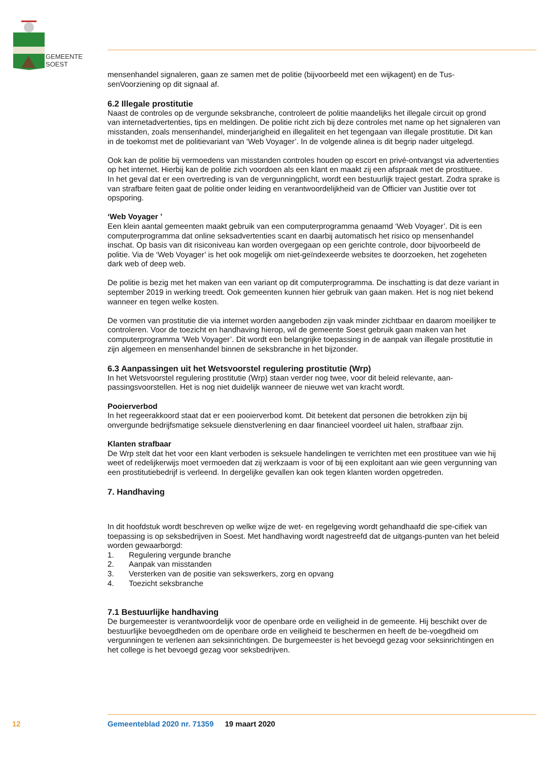GEMEENTE
SOEST
mensenhandel signaleren, gaan ze samen met de politie (bijvoorbeeld met een wijkagent) en de Tus-senVoorziening op dit signaal af.
6.2 Illegale prostitutie
Naast de controles op de vergunde seksbranche, controleert de politie maandelijks het illegale circuit op grond van internetadvertenties, tips en meldingen. De politie richt zich bij deze controles met name op het signaleren van misstanden, zoals mensenhandel, minderjarigheid en illegaliteit en het tegengaan van illegale prostitutie. Dit kan in de toekomst met de politievariant van ‘Web Voyager’. In de volgende alinea is dit begrip nader uitgelegd.
Ook kan de politie bij vermoedens van misstanden controles houden op escort en privé-ontvangst via advertenties op het internet. Hierbij kan de politie zich voordoen als een klant en maakt zij een afspraak met de prostituee.
In het geval dat er een overtreding is van de vergunningplicht, wordt een bestuurlijk traject gestart. Zodra sprake is van strafbare feiten gaat de politie onder leiding en verantwoordelijkheid van de Officier van Justitie over tot opsporing.
‘Web Voyager ’
Een klein aantal gemeenten maakt gebruik van een computerprogramma genaamd ‘Web Voyager’. Dit is een computerprogramma dat online seksadvertenties scant en daarbij automatisch het risico op mensenhandel inschat. Op basis van dit risiconiveau kan worden overgegaan op een gerichte controle, door bijvoorbeeld de politie. Via de ‘Web Voyager’ is het ook mogelijk om niet-geïndexeerde websites te doorzoeken, het zogeheten dark web of deep web.
De politie is bezig met het maken van een variant op dit computerprogramma. De inschatting is dat deze variant in september 2019 in werking treedt. Ook gemeenten kunnen hier gebruik van gaan maken. Het is nog niet bekend wanneer en tegen welke kosten.
De vormen van prostitutie die via internet worden aangeboden zijn vaak minder zichtbaar en daarom moeilijker te controleren. Voor de toezicht en handhaving hierop, wil de gemeente Soest gebruik gaan maken van het computerprogramma ‘Web Voyager’. Dit wordt een belangrijke toepassing in de aanpak van illegale prostitutie in zijn algemeen en mensenhandel binnen de seksbranche in het bijzonder.
6.3 Aanpassingen uit het Wetsvoorstel regulering prostitutie (Wrp)
In het Wetsvoorstel regulering prostitutie (Wrp) staan verder nog twee, voor dit beleid relevante, aan-passingsvoorstellen. Het is nog niet duidelijk wanneer de nieuwe wet van kracht wordt.
Pooierverbod
In het regeerakkoord staat dat er een pooierverbod komt. Dit betekent dat personen die betrokken zijn bij onvergunde bedrijfsmatige seksuele dienstverlening en daar financieel voordeel uit halen, strafbaar zijn.
Klanten strafbaar
De Wrp stelt dat het voor een klant verboden is seksuele handelingen te verrichten met een prostituee van wie hij weet of redelijkerwijs moet vermoeden dat zij werkzaam is voor of bij een exploitant aan wie geen vergunning van een prostitutiebedrijf is verleend. In dergelijke gevallen kan ook tegen klanten worden opgetreden.
7. Handhaving
In dit hoofdstuk wordt beschreven op welke wijze de wet- en regelgeving wordt gehandhaafd die spe-cifiek van toepassing is op seksbedrijven in Soest. Met handhaving wordt nagestreefd dat de uitgangs-punten van het beleid worden gewaarborgd:
1. Regulering vergunde branche
2. Aanpak van misstanden
3. Versterken van de positie van sekswerkers, zorg en opvang
4. Toezicht seksbranche
7.1 Bestuurlijke handhaving
De burgemeester is verantwoordelijk voor de openbare orde en veiligheid in de gemeente. Hij beschikt over de bestuurlijke bevoegdheden om de openbare orde en veiligheid te beschermen en heeft de be-voegdheid om vergunningen te verlenen aan seksinrichtingen. De burgemeester is het bevoegd gezag voor seksinrichtingen en het college is het bevoegd gezag voor seksbedrijven.
12
Gemeenteblad 2020 nr. 71359 19 maart 2020